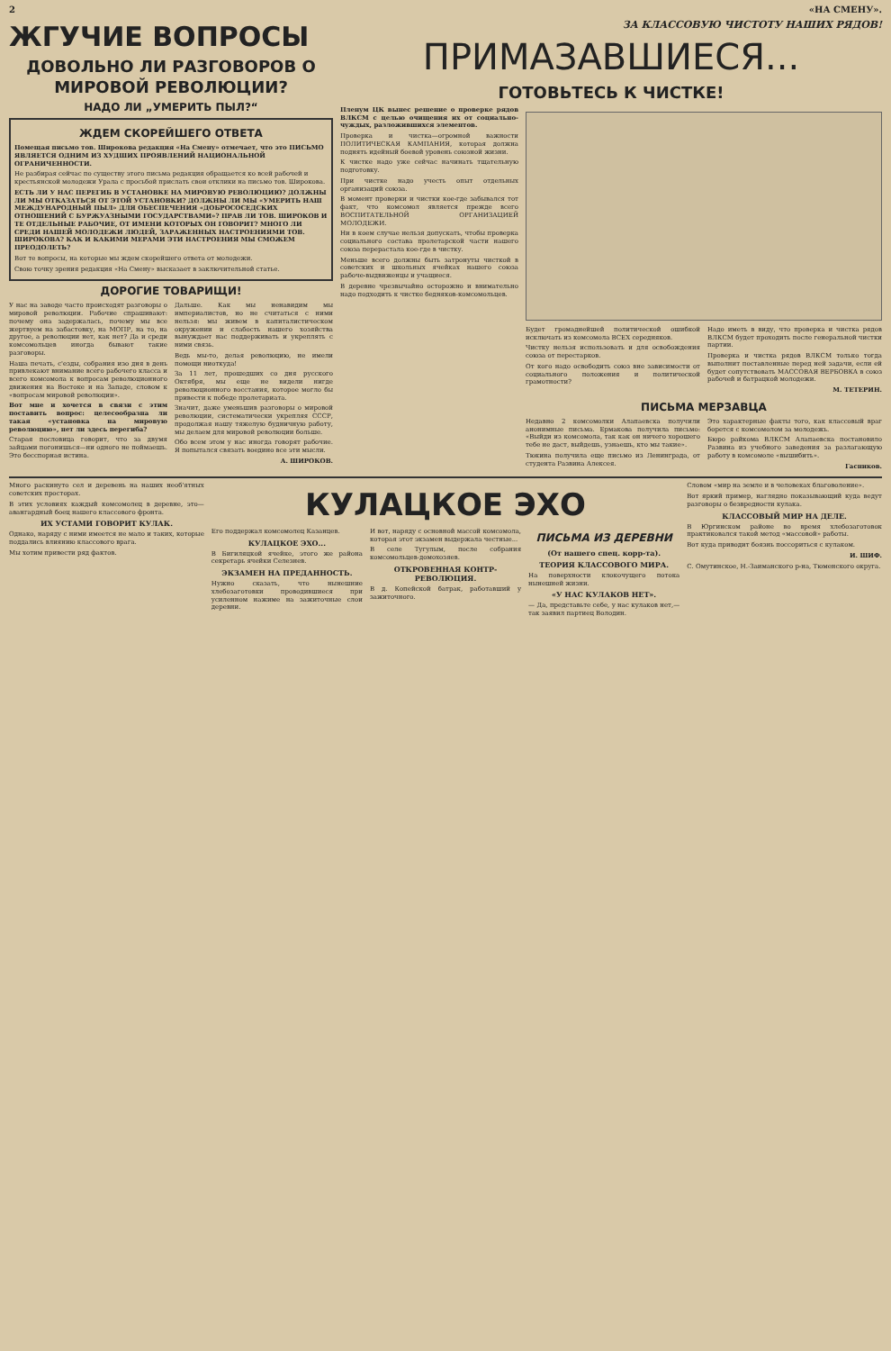2 «НА СМЕНУ».
ЖГУЧИЕ ВОПРОСЫ
ДОВОЛЬНО ЛИ РАЗГОВОРОВ О МИРОВОЙ РЕВОЛЮЦИИ?
НАДО ЛИ „УМЕРИТЬ ПЫЛ?“
ЖДЕМ СКОРЕЙШЕГО ОТВЕТА
Помещая письмо тов. Широкова редакция «На Смену» отмечает, что это ПИСЬМО ЯВЛЯЕТСЯ ОДНИМ ИЗ ХУДШИХ ПРОЯВЛЕНИЙ НАЦИОНАЛЬНОЙ ОГРАНИЧЕННОСТИ.
Не разбирая сейчас по существу этого письма редакция обращается ко всей рабочей и крестьянской молодежи Урала с просьбой прислать свои отклики на письмо тов. Широкова.
ЕСТЬ ЛИ У НАС ПЕРЕГИБ В УСТАНОВКЕ НА МИРОВУЮ РЕВОЛЮЦИЮ? ДОЛЖНЫ ЛИ МЫ ОТКАЗАТЬСЯ ОТ ЭТОЙ УСТАНОВКИ? ДОЛЖНЫ ЛИ МЫ «УМЕРИТЬ НАШ МЕЖДУНАРОДНЫЙ ПЫЛ» ДЛЯ ОБЕСПЕЧЕНИЯ «ДОБРОСОСЕДСКИХ ОТНОШЕНИЙ С БУРЖУАЗНЫМИ ГОСУДАРСТВАМИ»? ПРАВ ЛИ ТОВ. ШИРОКОВ И ТЕ ОТДЕЛЬНЫЕ РАБОЧИЕ, ОТ ИМЕНИ КОТОРЫХ ОН ГОВОРИТ? МНОГО ЛИ СРЕДИ НАШЕЙ МОЛОДЕЖИ ЛЮДЕЙ, ЗАРАЖЕННЫХ НАСТРОЕНИЯМИ ТОВ. ШИРОКОВА? КАК И КАКИМИ МЕРАМИ ЭТИ НАСТРОЕНИЯ МЫ СМОЖЕМ ПРЕОДОЛЕТЬ?
Вот те вопросы, на которые мы ждем скорейшего ответа от молодежи.
Свою точку зрения редакция «На Смену» высказает в заключительной статье.
ДОРОГИЕ ТОВАРИЩИ!
У нас на заводе часто происходят разговоры о мировой революции. Рабочие спрашивают: почему она задержалась, почему мы все жертвуем на забастовку, на МОПР, на то, на другое, а революции нет, как нет? Да и среди комсомольцев иногда бывают такие разговоры.
Наша печать, с'езды, собрания изо дня в день привлекают внимание всего рабочего класса и всего комсомола к вопросам революционного движения на Востоке и на Западе, словом к «вопросам мировой революции».
Вот мне и хочется в связи с этим поставить вопрос: целесообразна ли такая «установка на мировую революцию», нет ли здесь перегиба?
Старая пословица говорит, что за двумя зайцами погонишься—ни одного не поймаешь. Это бесспорная истина.
Дальше. Как мы ненавидим мы империалистов, но не считаться с ними нельзя: мы живем в капиталистическом окружении и слабость нашего хозяйства вынуждает нас поддерживать и укреплять с ними связь.
Ведь мы-то, делая революцию, не имели помощи ниоткуда!
За 11 лет, прошедших со дня русского Октября, мы еще не видели нигде революционного восстания, которое могло бы привести к победе пролетариата.
Значит, даже уменьшив разговоры о мировой революции, систематически укрепляя СССР, продолжая нашу тяжелую будничную работу, мы делаем для мировой революции больше.
Обо всем этом у нас иногда говорят рабочие. Я попытался связать воедино все эти мысли.
А. ШИРОКОВ.
ЗА КЛАССОВУЮ ЧИСТОТУ НАШИХ РЯДОВ!
ПРИМАЗАВШИЕСЯ...
ГОТОВЬТЕСЬ К ЧИСТКЕ!
Пленум ЦК вынес решение о проверке рядов ВЛКСМ с целью очищения их от социально-чуждых, разложившихся элементов.
Проверка и чистка—огромной важности ПОЛИТИЧЕСКАЯ КАМПАНИЯ, которая должна поднять идейный боевой уровень союзной жизни.
К чистке надо уже сейчас начинать тщательную подготовку.
При чистке надо учесть опыт отдельных организаций союза.
В момент проверки и чистки кое-где забывался тот факт, что комсомол является прежде всего ВОСПИТАТЕЛЬНОЙ ОРГАНИЗАЦИЕЙ МОЛОДЕЖИ.
Ни в коем случае нельзя допускать, чтобы проверка социального состава пролетарской части нашего союза перерастала кое-где в чистку.
Меньше всего должны быть затронуты чисткой в советских и школьных ячейках нашего союза рабоче-выдвиженцы и учащиеся.
В деревне чрезвычайно осторожно и внимательно надо подходить к чистке бедняков-комсомольцев.
Будет громаднейшей политической ошибкой исключать из комсомола ВСЕХ середняков.
Чистку нельзя использовать и для освобождения союза от перестарков.
От кого надо освободить союз вне зависимости от социального положения и политической грамотности?
Надо иметь в виду, что проверка и чистка рядов ВЛКСМ будет проходить после генеральной чистки партии.
Проверка и чистка рядов ВЛКСМ только тогда выполнит поставленные перед ней задачи, если ей будет сопутствовать МАССОВАЯ ВЕРБОВКА в союз рабочей и батрацкой молодежи.
М. ТЕТЕРИН.
ПИСЬМА МЕРЗАВЦА
Недавно 2 комсомолки Алапаевска получили анонимные письма. Ермакова получила письмо: «Выйди из комсомола, так как он ничего хорошего тебе не даст, выйдешь, узнаешь, кто мы такие».
Тюкина получила еще письмо из Ленинграда, от студента Развина Алексея.
Это характерные факты того, как классовый враг борется с комсомолом за молодежь.
Бюро райкома ВЛКСМ Алапаевска постановило Развина из учебного заведения за разлагающую работу в комсомоле «вышибить».
Гасников.
Много раскинуто сел и деревень на наших необ'ятных советских просторах.
В этих условиях каждый комсомолец в деревне, это—авангардный боец нашего классового фронта.
ИХ УСТАМИ ГОВОРИТ КУЛАК.
Однако, наряду с ними имеется не мало и таких, которые поддались влиянию классового врага.
Мы хотим привести ряд фактов.
КУЛАЦКОЕ ЭХО
Его поддержал комсомолец Казанцев.
КУЛАЦКОЕ ЭХО...
В Бигиляцкой ячейке, этого же района секретарь ячейки Селезнев.
ЭКЗАМЕН НА ПРЕДАННОСТЬ.
Нужно сказать, что нынешние хлебозаготовки проводившиеся при усиленном нажиме на зажиточные слои деревни.
И вот, наряду с основной массой комсомола, которая этот экзамен выдержала честные...
В селе Тугулым, после собрания комсомольцев-домохозяев.
ОТКРОВЕННАЯ КОНТР-РЕВОЛЮЦИЯ.
В д. Копейской батрак, работавший у зажиточного.
ПИСЬМА ИЗ ДЕРЕВНИ
(От нашего спец. корр-та).
ТЕОРИЯ КЛАССОВОГО МИРА.
На поверхности клокочущего потока нынешней жизни.
«У НАС КУЛАКОВ НЕТ».
— Да, представьте себе, у нас кулаков нет,—так заявил партиец Володин.
Словом «мир на земле и в человеках благоволение».
Вот яркий пример, наглядно показывающий куда ведут разговоры о безвредности кулака.
КЛАССОВЫЙ МИР НА ДЕЛЕ.
В Юргинском районе во время хлебозаготовок практиковался такой метод «массовой» работы.
Вот куда приводит боязнь поссориться с кулаком.
И. ШИФ.
С. Омутинское, Н.-Заиманского р-на, Тюменского округа.